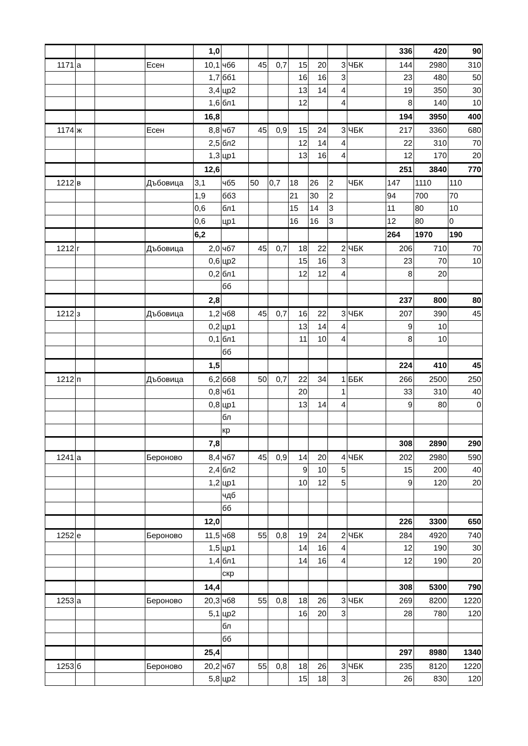| | | | | 1,0 | | | | | | | | 336 | 420 | 90 |
| 1171 | а | | Есен | 10,1 | чб6 | 45 | 0,7 | 15 | 20 | 3 | ЧБК | 144 | 2980 | 310 |
| | | | | 1,7 | бб1 | | | 16 | 16 | 3 | | 23 | 480 | 50 |
| | | | | 3,4 | цр2 | | | 13 | 14 | 4 | | 19 | 350 | 30 |
| | | | | 1,6 | бл1 | | | 12 | | 4 | | 8 | 140 | 10 |
| | | | | 16,8 | | | | | | | | 194 | 3950 | 400 |
| 1174 | ж | | Есен | 8,8 | чб7 | 45 | 0,9 | 15 | 24 | 3 | ЧБК | 217 | 3360 | 680 |
| | | | | 2,5 | бл2 | | | 12 | 14 | 4 | | 22 | 310 | 70 |
| | | | | 1,3 | цр1 | | | 13 | 16 | 4 | | 12 | 170 | 20 |
| | | | | 12,6 | | | | | | | | 251 | 3840 | 770 |
| 1212 | в | | Дъбовица | 3,1 | чб5 | 50 | 0,7 | 18 | 26 | 2 | ЧБК | 147 | 1110 | 110 |
| | | | | 1,9 | бб3 | | | 21 | 30 | 2 | | 94 | 700 | 70 |
| | | | | 0,6 | бл1 | | | 15 | 14 | 3 | | 11 | 80 | 10 |
| | | | | 0,6 | цр1 | | | 16 | 16 | 3 | | 12 | 80 | 0 |
| | | | | 6,2 | | | | | | | | 264 | 1970 | 190 |
| 1212 | г | | Дъбовица | 2,0 | чб7 | 45 | 0,7 | 18 | 22 | 2 | ЧБК | 206 | 710 | 70 |
| | | | | 0,6 | цр2 | | | 15 | 16 | 3 | | 23 | 70 | 10 |
| | | | | 0,2 | бл1 | | | 12 | 12 | 4 | | 8 | 20 | |
| | | | | | бб | | | | | | | | | |
| | | | | 2,8 | | | | | | | | 237 | 800 | 80 |
| 1212 | з | | Дъбовица | 1,2 | чб8 | 45 | 0,7 | 16 | 22 | 3 | ЧБК | 207 | 390 | 45 |
| | | | | 0,2 | цр1 | | | 13 | 14 | 4 | | 9 | 10 | |
| | | | | 0,1 | бл1 | | | 11 | 10 | 4 | | 8 | 10 | |
| | | | | | бб | | | | | | | | | |
| | | | | 1,5 | | | | | | | | 224 | 410 | 45 |
| 1212 | п | | Дъбовица | 6,2 | бб8 | 50 | 0,7 | 22 | 34 | 1 | ББК | 266 | 2500 | 250 |
| | | | | 0,8 | чб1 | | | 20 | | 1 | | 33 | 310 | 40 |
| | | | | 0,8 | цр1 | | | 13 | 14 | 4 | | 9 | 80 | 0 |
| | | | | | бл | | | | | | | | | |
| | | | | | кр | | | | | | | | | |
| | | | | 7,8 | | | | | | | | 308 | 2890 | 290 |
| 1241 | а | | Бероново | 8,4 | чб7 | 45 | 0,9 | 14 | 20 | 4 | ЧБК | 202 | 2980 | 590 |
| | | | | 2,4 | бл2 | | | 9 | 10 | 5 | | 15 | 200 | 40 |
| | | | | 1,2 | цр1 | | | 10 | 12 | 5 | | 9 | 120 | 20 |
| | | | | | чдб | | | | | | | | | |
| | | | | | бб | | | | | | | | | |
| | | | | 12,0 | | | | | | | | 226 | 3300 | 650 |
| 1252 | е | | Бероново | 11,5 | чб8 | 55 | 0,8 | 19 | 24 | 2 | ЧБК | 284 | 4920 | 740 |
| | | | | 1,5 | цр1 | | | 14 | 16 | 4 | | 12 | 190 | 30 |
| | | | | 1,4 | бл1 | | | 14 | 16 | 4 | | 12 | 190 | 20 |
| | | | | | скр | | | | | | | | | |
| | | | | 14,4 | | | | | | | | 308 | 5300 | 790 |
| 1253 | а | | Бероново | 20,3 | чб8 | 55 | 0,8 | 18 | 26 | 3 | ЧБК | 269 | 8200 | 1220 |
| | | | | 5,1 | цр2 | | | 16 | 20 | 3 | | 28 | 780 | 120 |
| | | | | | бл | | | | | | | | | |
| | | | | | бб | | | | | | | | | |
| | | | | 25,4 | | | | | | | | 297 | 8980 | 1340 |
| 1253 | б | | Бероново | 20,2 | чб7 | 55 | 0,8 | 18 | 26 | 3 | ЧБК | 235 | 8120 | 1220 |
| | | | | 5,8 | цр2 | | | 15 | 18 | 3 | | 26 | 830 | 120 |